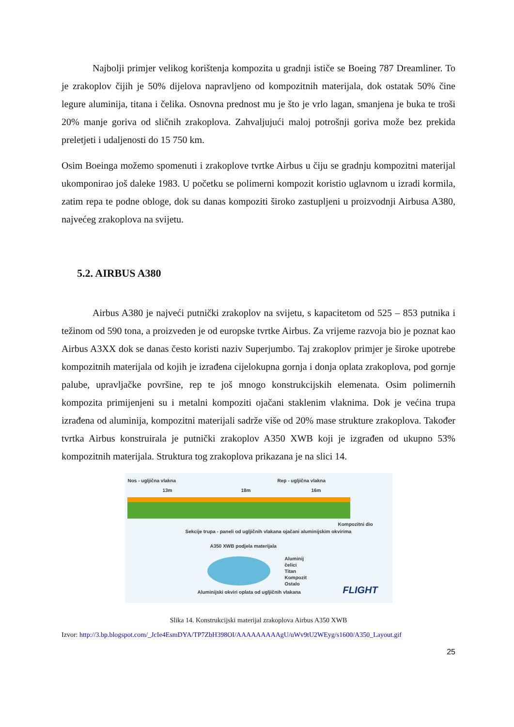Najbolji primjer velikog korištenja kompozita u gradnji ističe se Boeing 787 Dreamliner. To je zrakoplov čijih je 50% dijelova napravljeno od kompozitnih materijala, dok ostatak 50% čine legure aluminija, titana i čelika. Osnovna prednost mu je što je vrlo lagan, smanjena je buka te troši 20% manje goriva od sličnih zrakoplova. Zahvaljujući maloj potrošnji goriva može bez prekida preletjeti i udaljenosti do 15 750 km.
Osim Boeinga možemo spomenuti i zrakoplove tvrtke Airbus u čiju se gradnju kompozitni materijal ukomponirao još daleke 1983. U početku se polimerni kompozit koristio uglavnom u izradi kormila, zatim repa te podne obloge, dok su danas kompoziti široko zastupljeni u proizvodnji Airbusa A380, najvećeg zrakoplova na svijetu.
5.2. AIRBUS A380
Airbus A380 je najveći putnički zrakoplov na svijetu, s kapacitetom od 525 – 853 putnika i težinom od 590 tona, a proizveden je od europske tvrtke Airbus. Za vrijeme razvoja bio je poznat kao Airbus A3XX dok se danas često koristi naziv Superjumbo. Taj zrakoplov primjer je široke upotrebe kompozitnih materijala od kojih je izrađena cijelokupna gornja i donja oplata zrakoplova, pod gornje palube, upravljačke površine, rep te još mnogo konstrukcijskih elemenata. Osim polimernih kompozita primijenjeni su i metalni kompoziti ojačani staklenim vlaknima. Dok je većina trupa izrađena od aluminija, kompozitni materijali sadrže više od 20% mase strukture zrakoplova. Također tvrtka Airbus konstruirala je putnički zrakoplov A350 XWB koji je izgrađen od ukupno 53% kompozitnih materijala. Struktura tog zrakoplova prikazana je na slici 14.
Nos - ugljična vlakna Rep - ugljična vlakna
13m 18m 16m
Sekcije trupa - paneli od ugljičnih vlakana ojačani aluminijskim okvirima
Kompozitni dio
A350 XWB podjela materijala
Aluminij
čelici
Titan
Kompozit
Ostalo
Aluminijski okviri oplata od ugljičnih vlakana
FLIGHT
Slika 14. Konstrukcijski materijal zrakoplova Airbus A350 XWB
Izvor: http://3.bp.blogspot.com/_JcIe4EsmDYA/TP7ZbH398OI/AAAAAAAAAgU/uWv9tU2WEyg/s1600/A350_Layout.gif
25